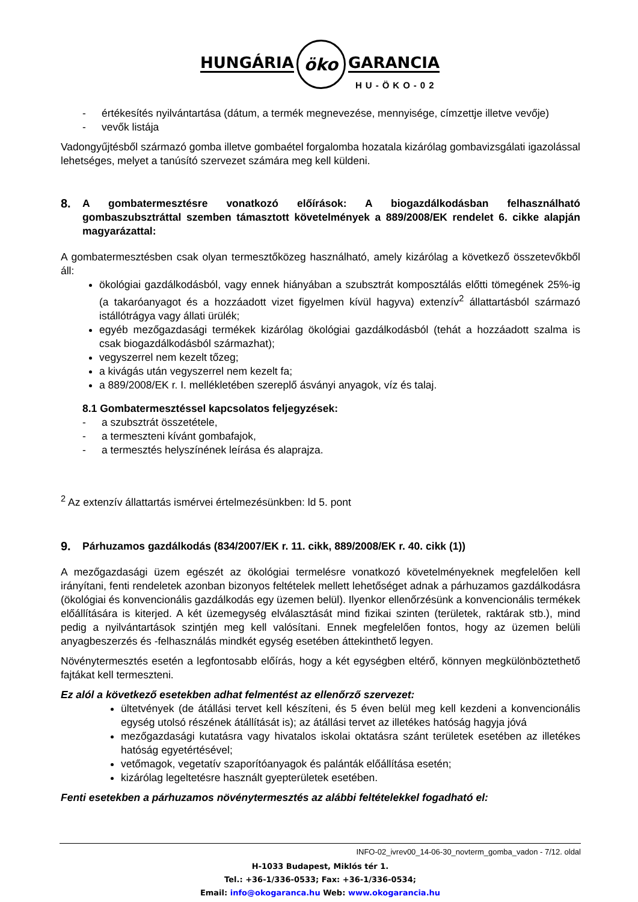HUNGÁRIA öko GARANCIA
HU-ÖKO-02
- értékesítés nyilvántartása (dátum, a termék megnevezése, mennyisége, címzettje illetve vevője)
- vevők listája
Vadongyűjtésből származó gomba illetve gombaétel forgalomba hozatala kizárólag gombavizsgálati igazolással lehetséges, melyet a tanúsító szervezet számára meg kell küldeni.
8. A gombatermesztésre vonatkozó előírások: A biogazdálkodásban felhasználható gombaszubsztráttal szemben támasztott követelmények a 889/2008/EK rendelet 6. cikke alapján magyarázattal:
A gombatermesztésben csak olyan termesztőközeg használható, amely kizárólag a következő összetevőkből áll:
ökológiai gazdálkodásból, vagy ennek hiányában a szubsztrát komposztálás előtti tömegének 25%-ig (a takaróanyagot és a hozzáadott vizet figyelmen kívül hagyva) extenzív<sup>2</sup> állattartásból származó istállótrágya vagy állati ürülék;
egyéb mezőgazdasági termékek kizárólag ökológiai gazdálkodásból (tehát a hozzáadott szalma is csak biogazdálkodásból származhat);
vegyszerrel nem kezelt tőzeg;
a kivágás után vegyszerrel nem kezelt fa;
a 889/2008/EK r. I. mellékletében szereplő ásványi anyagok, víz és talaj.
8.1 Gombatermesztéssel kapcsolatos feljegyzések:
- a szubsztrát összetétele,
- a termeszteni kívánt gombafajok,
- a termesztés helyszínének leírása és alaprajza.
<sup>2</sup> Az extenzív állattartás ismérvei értelmezésünkben: ld 5. pont
9. Párhuzamos gazdálkodás (834/2007/EK r. 11. cikk, 889/2008/EK r. 40. cikk (1))
A mezőgazdasági üzem egészét az ökológiai termelésre vonatkozó követelményeknek megfelelően kell irányítani, fenti rendeletek azonban bizonyos feltételek mellett lehetőséget adnak a párhuzamos gazdálkodásra (ökológiai és konvencionális gazdálkodás egy üzemen belül). Ilyenkor ellenőrzésünk a konvencionális termékek előállítására is kiterjed. A két üzemegység elválasztását mind fizikai szinten (területek, raktárak stb.), mind pedig a nyilvántartások szintjén meg kell valósítani. Ennek megfelelően fontos, hogy az üzemen belüli anyagbeszerzés és -felhasználás mindkét egység esetében áttekinthető legyen.
Növénytermesztés esetén a legfontosabb előírás, hogy a két egységben eltérő, könnyen megkülönböztethető fajtákat kell termeszteni.
Ez alól a következő esetekben adhat felmentést az ellenőrző szervezet:
ültetvények (de átállási tervet kell készíteni, és 5 éven belül meg kell kezdeni a konvencionális egység utolsó részének átállítását is); az átállási tervet az illetékes hatóság hagyja jóvá
mezőgazdasági kutatásra vagy hivatalos iskolai oktatásra szánt területek esetében az illetékes hatóság egyetértésével;
vetőmagok, vegetatív szaporítóanyagok és palánták előállítása esetén;
kizárólag legeltetésre használt gyepterületek esetében.
Fenti esetekben a párhuzamos növénytermesztés az alábbi feltételekkel fogadható el:
INFO-02_ivrev00_14-06-30_novterm_gomba_vadon - 7/12. oldal
H-1033 Budapest, Miklós tér 1.
Tel.: +36-1/336-0533; Fax: +36-1/336-0534;
Email: info@okogaranca.hu Web: www.okogarancia.hu